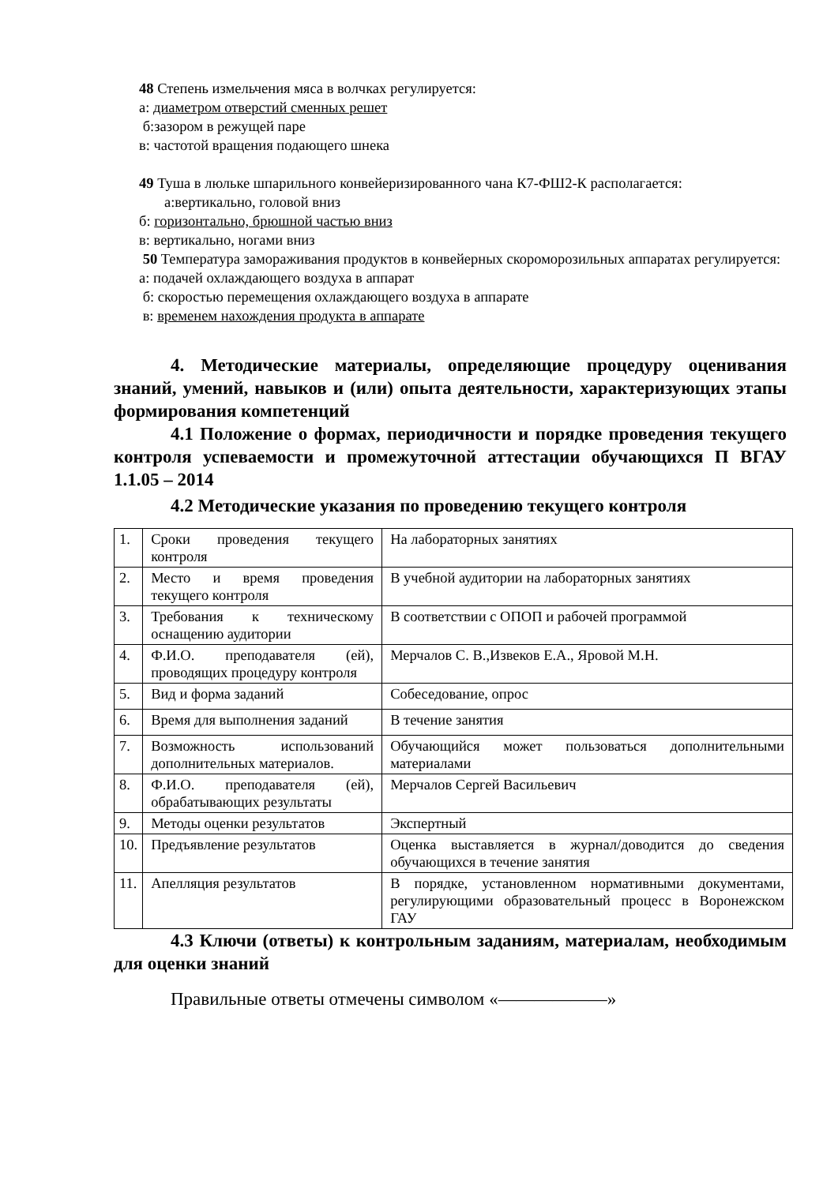48 Степень измельчения мяса в волчках регулируется:
а: диаметром отверстий сменных решет
б:зазором в режущей паре
в: частотой вращения подающего шнека
49 Туша в люльке шпарильного конвейеризированного чана К7-ФШ2-К располагается:
а:вертикально, головой вниз
б: горизонтально, брюшной частью вниз
в: вертикально, ногами вниз
50 Температура замораживания продуктов в конвейерных скороморозильных аппаратах регулируется:
а: подачей охлаждающего воздуха в аппарат
б: скоростью перемещения охлаждающего воздуха в аппарате
в: временем нахождения продукта в аппарате
4. Методические материалы, определяющие процедуру оценивания знаний, умений, навыков и (или) опыта деятельности, характеризующих этапы формирования компетенций
4.1 Положение о формах, периодичности и порядке проведения текущего контроля успеваемости и промежуточной аттестации обучающихся П ВГАУ 1.1.05 – 2014
4.2 Методические указания по проведению текущего контроля
| 1. | Сроки проведения текущего контроля | На лабораторных занятиях |
| 2. | Место и время проведения текущего контроля | В учебной аудитории на лабораторных занятиях |
| 3. | Требования к техническому оснащению аудитории | В соответствии с ОПОП и рабочей программой |
| 4. | Ф.И.О. преподавателя (ей), проводящих процедуру контроля | Мерчалов С. В.,Извеков Е.А., Яровой М.Н. |
| 5. | Вид и форма заданий | Собеседование, опрос |
| 6. | Время для выполнения заданий | В течение занятия |
| 7. | Возможность использований дополнительных материалов. | Обучающийся может пользоваться дополнительными материалами |
| 8. | Ф.И.О. преподавателя (ей), обрабатывающих результаты | Мерчалов Сергей Васильевич |
| 9. | Методы оценки результатов | Экспертный |
| 10. | Предъявление результатов | Оценка выставляется в журнал/доводится до сведения обучающихся в течение занятия |
| 11. | Апелляция результатов | В порядке, установленном нормативными документами, регулирующими образовательный процесс в Воронежском ГАУ |
4.3 Ключи (ответы) к контрольным заданиям, материалам, необходимым для оценки знаний
Правильные ответы отмечены символом «——————»